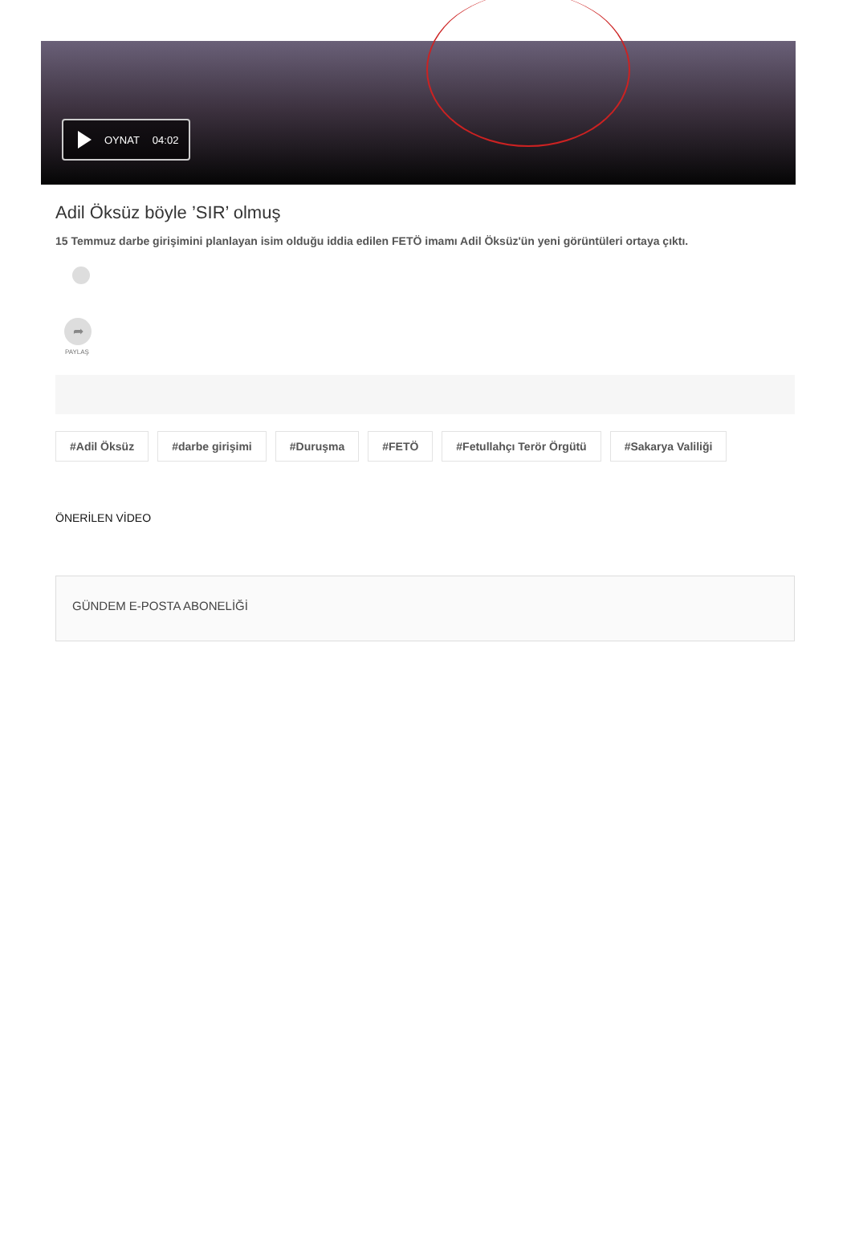OYNAT 04:02
Adil Öksüz böyle ’SIR’ olmuş
15 Temmuz darbe girişimini planlayan isim olduğu iddia edilen FETÖ imamı Adil Öksüz'ün yeni görüntüleri ortaya çıktı.
➦
PAYLAŞ
#Adil Öksüz #darbe girişimi #Duruşma #FETÖ #Fetullahçı Terör Örgütü #Sakarya Valiliği
ÖNERİLEN VİDEO
GÜNDEM E-POSTA ABONELİĞİ